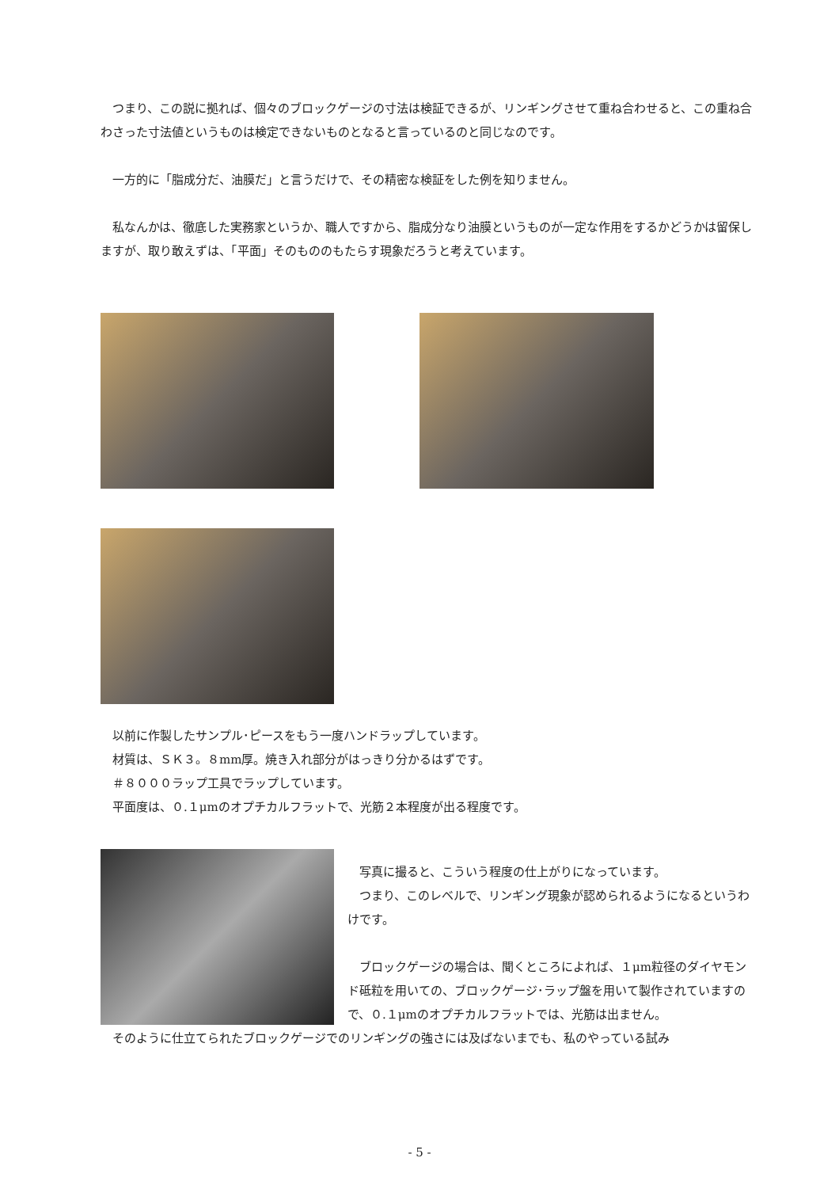つまり、この説に拠れば、個々のブロックゲージの寸法は検証できるが、リンギングさせて重ね合わせると、この重ね合わさった寸法値というものは検定できないものとなると言っているのと同じなのです。
　一方的に「脂成分だ、油膜だ」と言うだけで、その精密な検証をした例を知りません。
　私なんかは、徹底した実務家というか、職人ですから、脂成分なり油膜というものが一定な作用をするかどうかは留保しますが、取り敢えずは、「平面」そのもののもたらす現象だろうと考えています。
　以前に作製したサンプル･ピースをもう一度ハンドラップしています。
　材質は、ＳＫ３。８mm厚。焼き入れ部分がはっきり分かるはずです。
　＃８０００ラップ工具でラップしています。
　平面度は、０.１μmのオプチカルフラットで、光筋２本程度が出る程度です。
　写真に撮ると、こういう程度の仕上がりになっています。
　つまり、このレベルで、リンギング現象が認められるようになるというわけです。
　ブロックゲージの場合は、聞くところによれば、１μm粒径のダイヤモンド砥粒を用いての、ブロックゲージ･ラップ盤を用いて製作されていますので、０.１μmのオプチカルフラットでは、光筋は出ません。
　そのように仕立てられたブロックゲージでのリンギングの強さには及ばないまでも、私のやっている試み
- 5 -